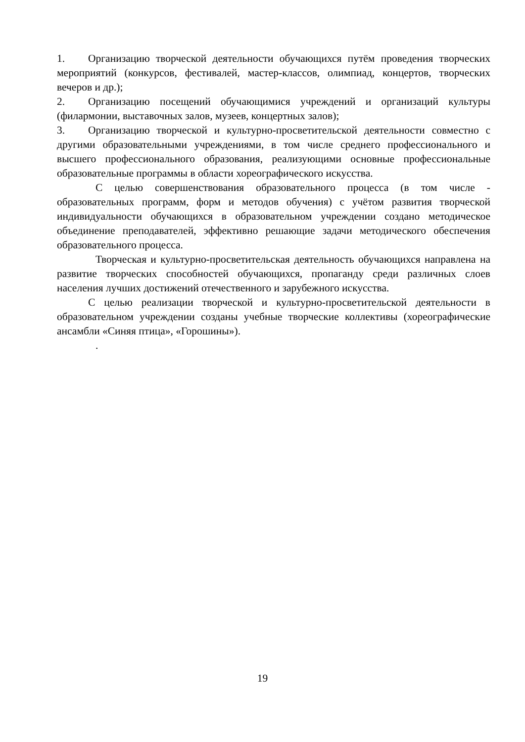1. Организацию творческой деятельности обучающихся путём проведения творческих мероприятий (конкурсов, фестивалей, мастер-классов, олимпиад, концертов, творческих вечеров и др.);
2. Организацию посещений обучающимися учреждений и организаций культуры (филармонии, выставочных залов, музеев, концертных залов);
3. Организацию творческой и культурно-просветительской деятельности совместно с другими образовательными учреждениями, в том числе среднего профессионального и высшего профессионального образования, реализующими основные профессиональные образовательные программы в области хореографического искусства.
С целью совершенствования образовательного процесса (в том числе - образовательных программ, форм и методов обучения) с учётом развития творческой индивидуальности обучающихся в образовательном учреждении создано методическое объединение преподавателей, эффективно решающие задачи методического обеспечения образовательного процесса.
Творческая и культурно-просветительская деятельность обучающихся направлена на развитие творческих способностей обучающихся, пропаганду среди различных слоев населения лучших достижений отечественного и зарубежного искусства.
С целью реализации творческой и культурно-просветительской деятельности в образовательном учреждении созданы учебные творческие коллективы (хореографические ансамбли «Синяя птица», «Горошины»).
.
19